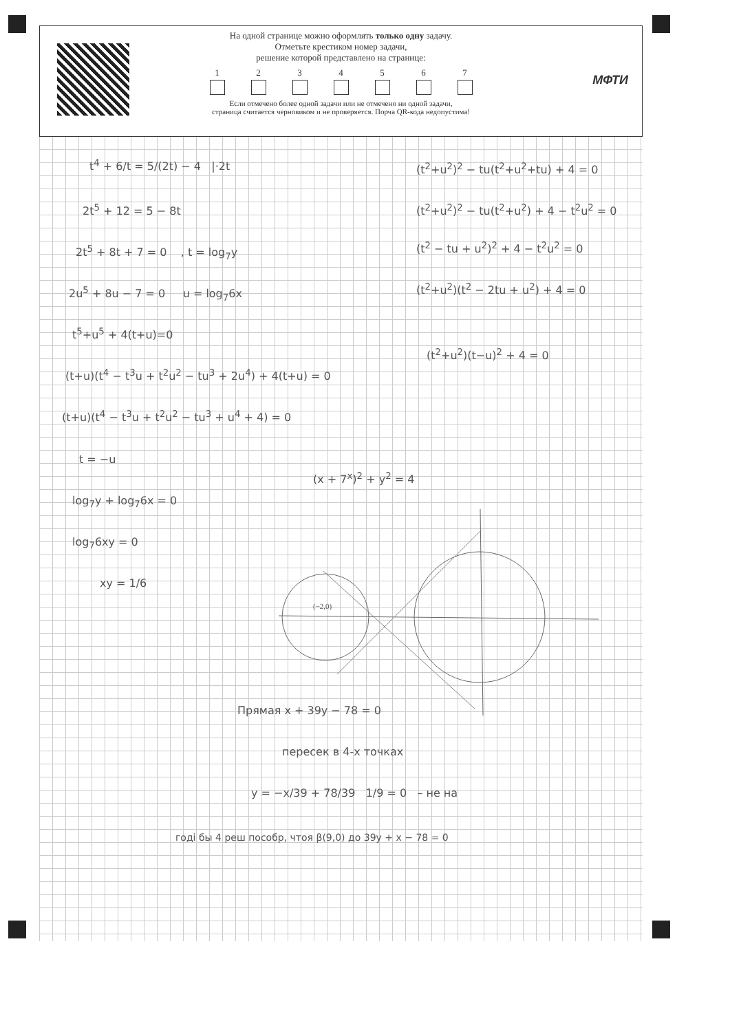На одной странице можно оформлять только одну задачу.
Отметьте крестиком номер задачи,
решение которой представлено на странице:
1 2 3 4 5 6 7
Если отмечено более одной задачи или не отмечено ни одной задачи,
страница считается черновиком и не проверяется. Порча QR-кода недопустима!
МФТИ
t<sup>4</sup> + 6/t = 5/(2t) − 4 |·2t
2t<sup>5</sup> + 12 = 5 − 8t
2t<sup>5</sup> + 8t + 7 = 0 , t = log<sub>7</sub>y
2u<sup>5</sup> + 8u − 7 = 0 u = log<sub>7</sub>6x
t<sup>5</sup>+u<sup>5</sup> + 4(t+u)=0
(t+u)(t<sup>4</sup> − t<sup>3</sup>u + t<sup>2</sup>u<sup>2</sup> − tu<sup>3</sup> + 2u<sup>4</sup>) + 4(t+u) = 0
(t+u)(t<sup>4</sup> − t<sup>3</sup>u + t<sup>2</sup>u<sup>2</sup> − tu<sup>3</sup> + u<sup>4</sup> + 4) = 0
t = −u
log<sub>7</sub>y + log<sub>7</sub>6x = 0
log<sub>7</sub>6xy = 0
xy = 1/6
(t<sup>2</sup>+u<sup>2</sup>)<sup>2</sup> − tu(t<sup>2</sup>+u<sup>2</sup>+tu) + 4 = 0
(t<sup>2</sup>+u<sup>2</sup>)<sup>2</sup> − tu(t<sup>2</sup>+u<sup>2</sup>) + 4 − t<sup>2</sup>u<sup>2</sup> = 0
(t<sup>2</sup> − tu + u<sup>2</sup>)<sup>2</sup> + 4 − t<sup>2</sup>u<sup>2</sup> = 0
(t<sup>2</sup>+u<sup>2</sup>)(t<sup>2</sup> − 2tu + u<sup>2</sup>) + 4 = 0
(t<sup>2</sup>+u<sup>2</sup>)(t−u)<sup>2</sup> + 4 = 0
(x + 7<sup>x</sup>)<sup>2</sup> + y<sup>2</sup> = 4
(−2,0)
Прямая x + 39y − 78 = 0
пересек в 4-х точках
y = −x/39 + 78/39 1/9 = 0 – не на
годі бы 4 реш пособр, чтоя β(9,0) до 39y + x − 78 = 0